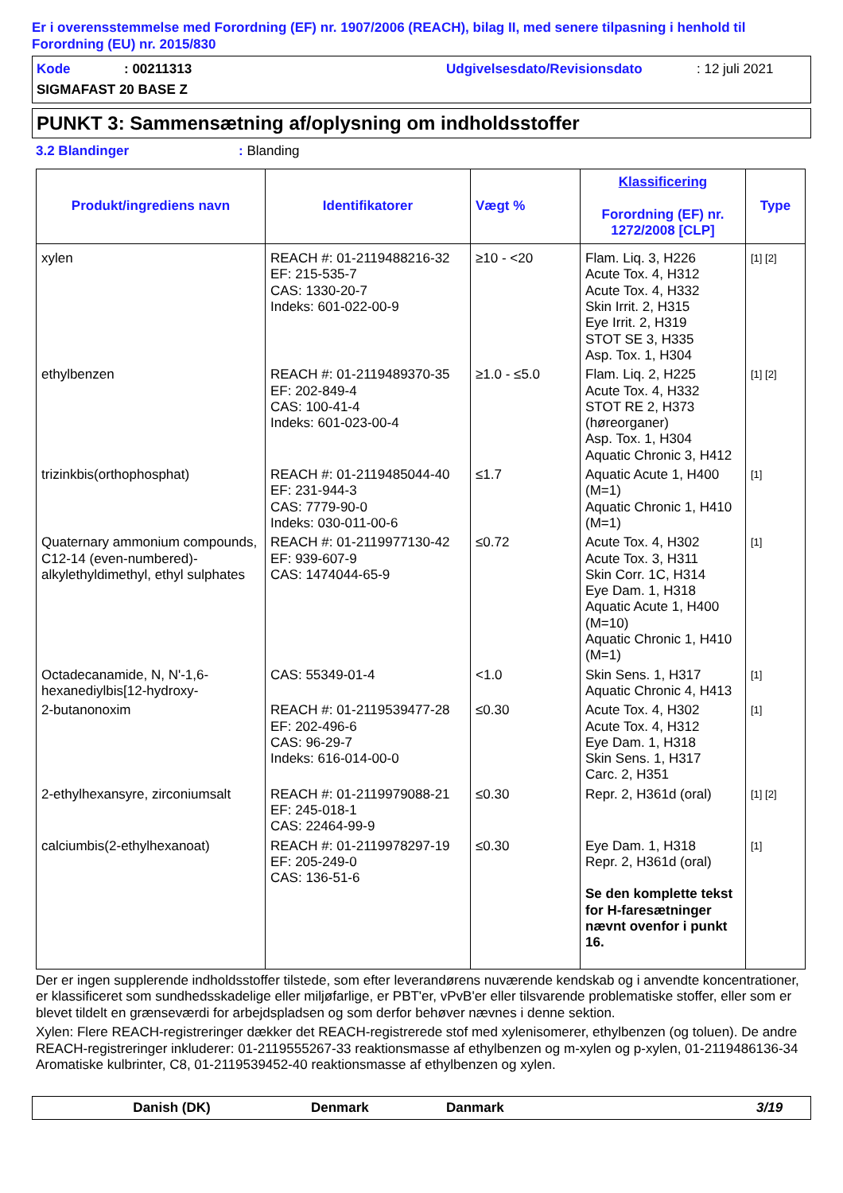Er i overensstemmelse med Forordning (EF) nr. 1907/2006 (REACH), bilag II, med senere tilpasning i henhold til Forordning (EU) nr. 2015/830
Kode: 00211313 Udgivelsesdato/Revisionsdato: 12 juli 2021
SIGMAFAST 20 BASE Z
PUNKT 3: Sammensætning af/oplysning om indholdsstoffer
3.2 Blandinger: Blanding
| Produkt/ingrediens navn | Identifikatorer | Vægt % | Klassificering Forordning (EF) nr. 1272/2008 [CLP] | Type |
| --- | --- | --- | --- | --- |
| xylen | REACH #: 01-2119488216-32 EF: 215-535-7 CAS: 1330-20-7 Indeks: 601-022-00-9 | ≥10 - <20 | Flam. Liq. 3, H226 Acute Tox. 4, H312 Acute Tox. 4, H332 Skin Irrit. 2, H315 Eye Irrit. 2, H319 STOT SE 3, H335 Asp. Tox. 1, H304 | [1] [2] |
| ethylbenzen | REACH #: 01-2119489370-35 EF: 202-849-4 CAS: 100-41-4 Indeks: 601-023-00-4 | ≥1.0 - ≤5.0 | Flam. Liq. 2, H225 Acute Tox. 4, H332 STOT RE 2, H373 (høreorganer) Asp. Tox. 1, H304 Aquatic Chronic 3, H412 | [1] [2] |
| trizinkbis(orthophosphat) | REACH #: 01-2119485044-40 EF: 231-944-3 CAS: 7779-90-0 Indeks: 030-011-00-6 | ≤1.7 | Aquatic Acute 1, H400 (M=1) Aquatic Chronic 1, H410 (M=1) | [1] |
| Quaternary ammonium compounds, C12-14 (even-numbered)-alkylethyldimethyl, ethyl sulphates | REACH #: 01-2119977130-42 EF: 939-607-9 CAS: 1474044-65-9 | ≤0.72 | Acute Tox. 4, H302 Acute Tox. 3, H311 Skin Corr. 1C, H314 Eye Dam. 1, H318 Aquatic Acute 1, H400 (M=10) Aquatic Chronic 1, H410 (M=1) | [1] |
| Octadecanamide, N, N'-1,6-hexanediylbis[12-hydroxy- | CAS: 55349-01-4 | <1.0 | Skin Sens. 1, H317 Aquatic Chronic 4, H413 | [1] |
| 2-butanonoxim | REACH #: 01-2119539477-28 EF: 202-496-6 CAS: 96-29-7 Indeks: 616-014-00-0 | ≤0.30 | Acute Tox. 4, H302 Acute Tox. 4, H312 Eye Dam. 1, H318 Skin Sens. 1, H317 Carc. 2, H351 | [1] |
| 2-ethylhexansyre, zirconiumsalt | REACH #: 01-2119979088-21 EF: 245-018-1 CAS: 22464-99-9 | ≤0.30 | Repr. 2, H361d (oral) | [1] [2] |
| calciumbis(2-ethylhexanoat) | REACH #: 01-2119978297-19 EF: 205-249-0 CAS: 136-51-6 | ≤0.30 | Eye Dam. 1, H318 Repr. 2, H361d (oral) Se den komplette tekst for H-faresætninger nævnt ovenfor i punkt 16. | [1] |
Der er ingen supplerende indholdsstoffer tilstede, som efter leverandørens nuværende kendskab og i anvendte koncentrationer, er klassificeret som sundhedsskadelige eller miljøfarlige, er PBT'er, vPvB'er eller tilsvarende problematiske stoffer, eller som er blevet tildelt en grænseværdi for arbejdspladsen og som derfor behøver nævnes i denne sektion.
Xylen: Flere REACH-registreringer dækker det REACH-registrerede stof med xylenisomerer, ethylbenzen (og toluen). De andre REACH-registreringer inkluderer: 01-2119555267-33 reaktionsmasse af ethylbenzen og m-xylen og p-xylen, 01-2119486136-34 Aromatiske kulbrinter, C8, 01-2119539452-40 reaktionsmasse af ethylbenzen og xylen.
Danish (DK) Denmark Danmark 3/19